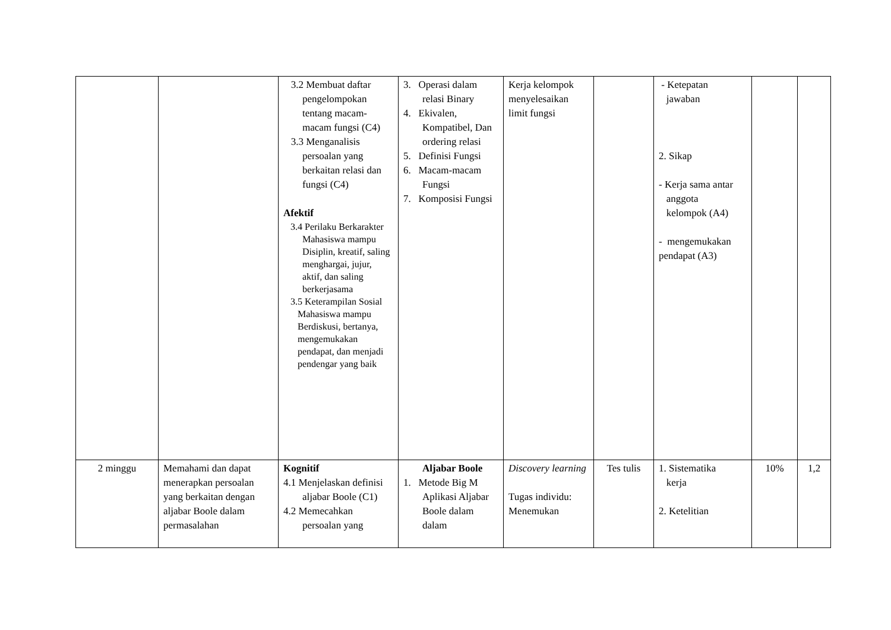| | | 3.2 Membuat daftar pengelompokan tentang macam-macam fungsi (C4) 3.3 Menganalisis persoalan yang berkaitan relasi dan fungsi (C4) Afektif 3.4 Perilaku Berkarakter Mahasiswa mampu Disiplin, kreatif, saling menghargai, jujur, aktif, dan saling berkerjasama 3.5 Keterampilan Sosial Mahasiswa mampu Berdiskusi, bertanya, mengemukakan pendapat, dan menjadi pendengar yang baik | 3. Operasi dalam relasi Binary 4. Ekivalen, Kompatibel, Dan ordering relasi 5. Definisi Fungsi 6. Macam-macam Fungsi 7. Komposisi Fungsi | Kerja kelompok menyelesaikan limit fungsi | | - Ketepatan jawaban 2. Sikap - Kerja sama antar anggota kelompok (A4) - mengemukakan pendapat (A3) | | |
| 2 minggu | Memahami dan dapat menerapkan persoalan yang berkaitan dengan aljabar Boole dalam permasalahan | Kognitif 4.1 Menjelaskan definisi aljabar Boole (C1) 4.2 Memecahkan persoalan yang | Aljabar Boole 1. Metode Big M Aplikasi Aljabar Boole dalam dalam | Discovery learning Tugas individu: Menemukan | Tes tulis | 1. Sistematika kerja 2. Ketelitian | 10% | 1,2 |